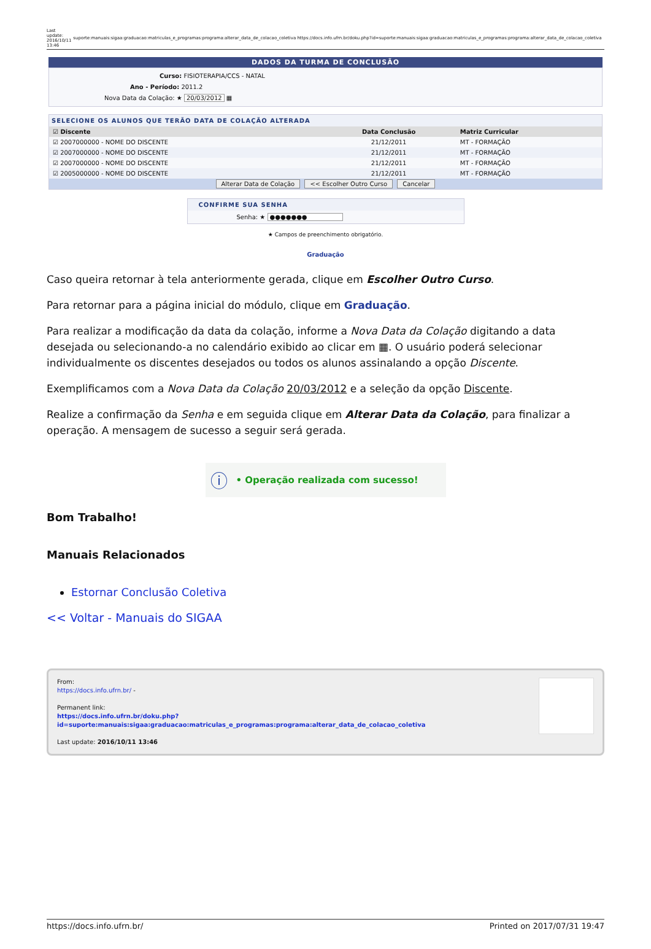Last
update:
2016/10/11
13:46 suporte:manuais:sigaa:graduacao:matriculas_e_programas:programa:alterar_data_de_colacao_coletiva https://docs.info.ufrn.br/doku.php?id=suporte:manuais:sigaa:graduacao:matriculas_e_programas:programa:alterar_data_de_colacao_coletiva
DADOS DA TURMA DE CONCLUSÃO
Curso: FISIOTERAPIA/CCS - NATAL
Ano - Período: 2011.2
Nova Data da Colação: ★ 20/03/2012 ▦
SELECIONE OS ALUNOS QUE TERÃO DATA DE COLAÇÃO ALTERADA
| ☑ Discente | Data Conclusão | Matriz Curricular |
| --- | --- | --- |
| ☑ 2007000000 - NOME DO DISCENTE | 21/12/2011 | MT - FORMAÇÃO |
| ☑ 2007000000 - NOME DO DISCENTE | 21/12/2011 | MT - FORMAÇÃO |
| ☑ 2007000000 - NOME DO DISCENTE | 21/12/2011 | MT - FORMAÇÃO |
| ☑ 2005000000 - NOME DO DISCENTE | 21/12/2011 | MT - FORMAÇÃO |
Alterar Data de Colação << Escolher Outro Curso Cancelar
CONFIRME SUA SENHA
Senha: ★ ●●●●●●●
★ Campos de preenchimento obrigatório.
Graduação
Caso queira retornar à tela anteriormente gerada, clique em Escolher Outro Curso.
Para retornar para a página inicial do módulo, clique em Graduação.
Para realizar a modificação da data da colação, informe a Nova Data da Colação digitando a data desejada ou selecionando-a no calendário exibido ao clicar em ▦. O usuário poderá selecionar individualmente os discentes desejados ou todos os alunos assinalando a opção Discente.
Exemplificamos com a Nova Data da Colação 20/03/2012 e a seleção da opção Discente.
Realize a confirmação da Senha e em seguida clique em Alterar Data da Colação, para finalizar a operação. A mensagem de sucesso a seguir será gerada.
ⓘ • Operação realizada com sucesso!
Bom Trabalho!
Manuais Relacionados
Estornar Conclusão Coletiva
<< Voltar - Manuais do SIGAA
From:
https://docs.info.ufrn.br/ -
Permanent link:
https://docs.info.ufrn.br/doku.php?id=suporte:manuais:sigaa:graduacao:matriculas_e_programas:programa:alterar_data_de_colacao_coletiva
Last update: 2016/10/11 13:46
https://docs.info.ufrn.br/ Printed on 2017/07/31 19:47